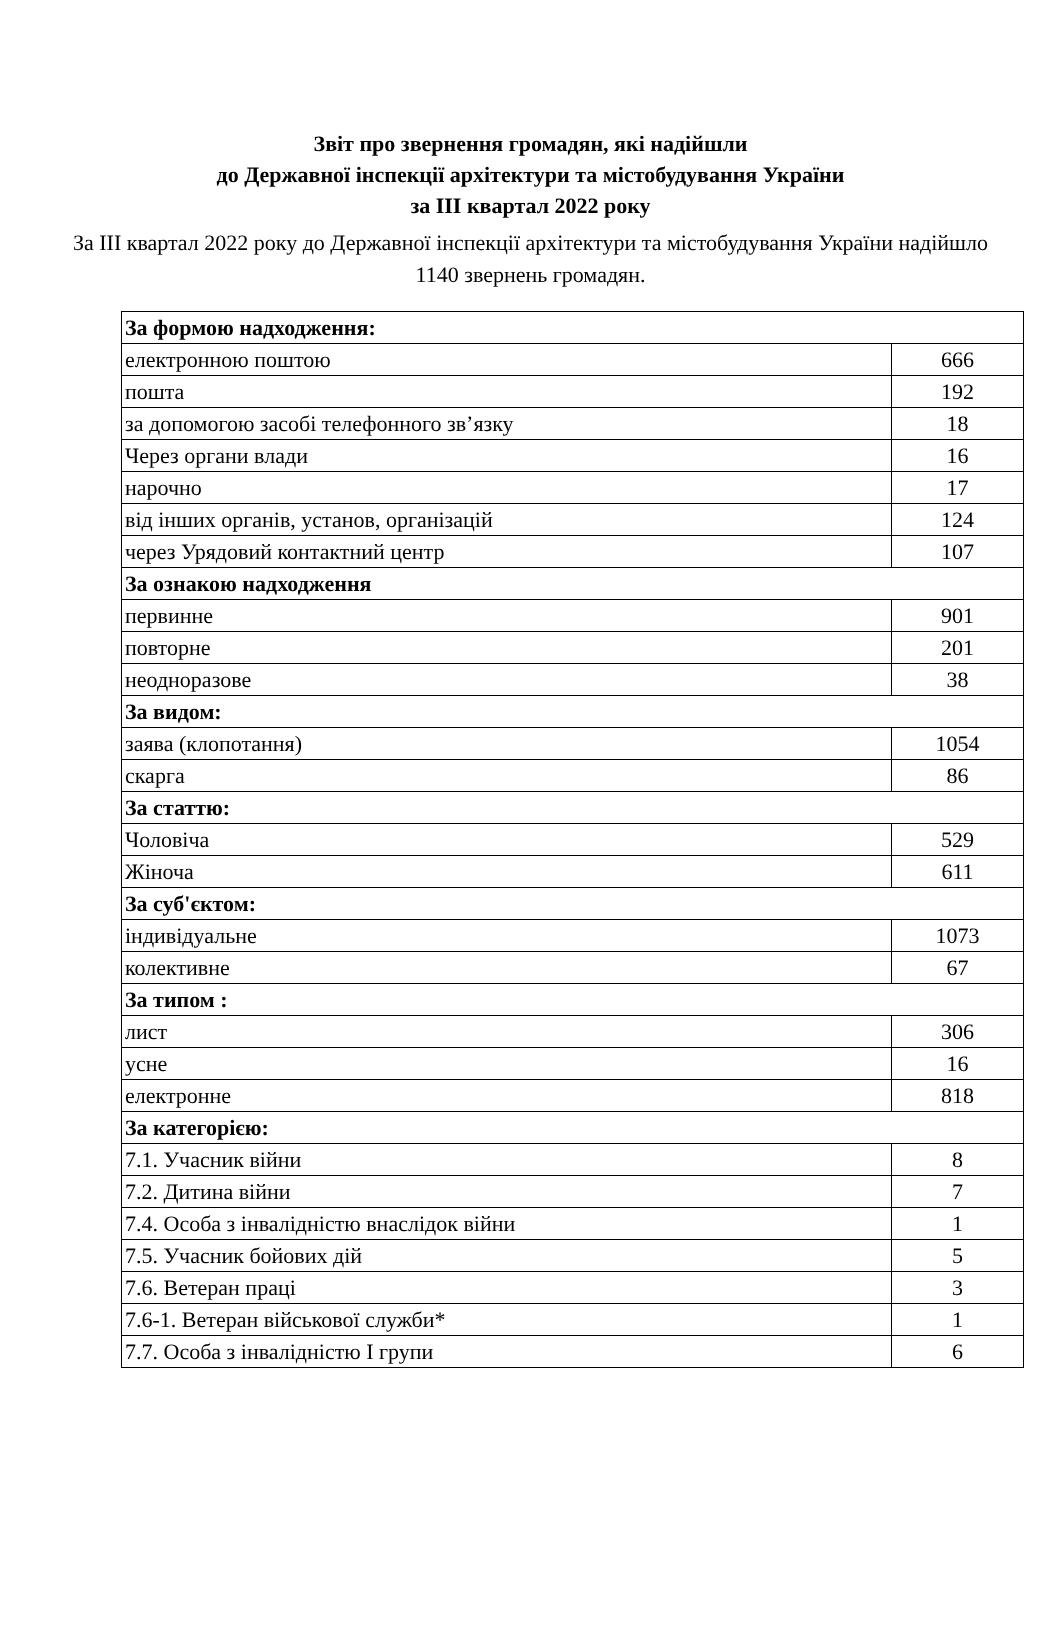Звіт про звернення громадян, які надійшли
до Державної інспекції архітектури та містобудування України
за III квартал 2022 року
За III квартал 2022 року до Державної інспекції архітектури та містобудування України надійшло 1140 звернень громадян.
| За формою надходження: | |
| електронною поштою | 666 |
| пошта | 192 |
| за допомогою засобі телефонного зв’язку | 18 |
| Через органи влади | 16 |
| нарочно | 17 |
| від інших органів, установ, організацій | 124 |
| через Урядовий контактний центр | 107 |
| За ознакою надходження | |
| первинне | 901 |
| повторне | 201 |
| неодноразове | 38 |
| За видом: | |
| заява (клопотання) | 1054 |
| скарга | 86 |
| За статтю: | |
| Чоловіча | 529 |
| Жіноча | 611 |
| За суб'єктом: | |
| індивідуальне | 1073 |
| колективне | 67 |
| За типом : | |
| лист | 306 |
| усне | 16 |
| електронне | 818 |
| За категорією: | |
| 7.1. Учасник війни | 8 |
| 7.2. Дитина війни | 7 |
| 7.4. Особа з інвалідністю внаслідок війни | 1 |
| 7.5. Учасник бойових дій | 5 |
| 7.6. Ветеран праці | 3 |
| 7.6-1. Ветеран військової служби* | 1 |
| 7.7. Особа з інвалідністю I групи | 6 |